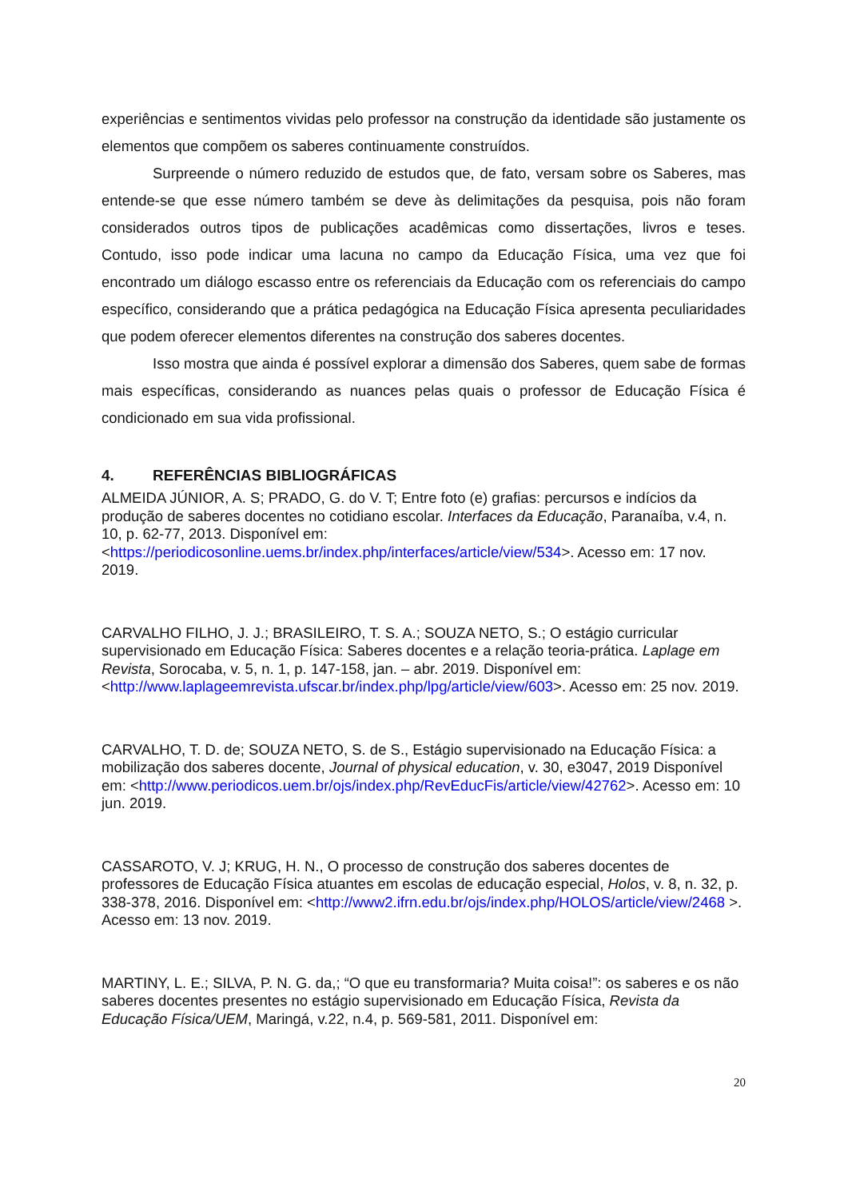experiências e sentimentos vividas pelo professor na construção da identidade são justamente os elementos que compõem os saberes continuamente construídos.
Surpreende o número reduzido de estudos que, de fato, versam sobre os Saberes, mas entende-se que esse número também se deve às delimitações da pesquisa, pois não foram considerados outros tipos de publicações acadêmicas como dissertações, livros e teses. Contudo, isso pode indicar uma lacuna no campo da Educação Física, uma vez que foi encontrado um diálogo escasso entre os referenciais da Educação com os referenciais do campo específico, considerando que a prática pedagógica na Educação Física apresenta peculiaridades que podem oferecer elementos diferentes na construção dos saberes docentes.
Isso mostra que ainda é possível explorar a dimensão dos Saberes, quem sabe de formas mais específicas, considerando as nuances pelas quais o professor de Educação Física é condicionado em sua vida profissional.
4. REFERÊNCIAS BIBLIOGRÁFICAS
ALMEIDA JÚNIOR, A. S; PRADO, G. do V. T; Entre foto (e) grafias: percursos e indícios da produção de saberes docentes no cotidiano escolar. Interfaces da Educação, Paranaíba, v.4, n. 10, p. 62-77, 2013. Disponível em: <https://periodicosonline.uems.br/index.php/interfaces/article/view/534>. Acesso em: 17 nov. 2019.
CARVALHO FILHO, J. J.; BRASILEIRO, T. S. A.; SOUZA NETO, S.; O estágio curricular supervisionado em Educação Física: Saberes docentes e a relação teoria-prática. Laplage em Revista, Sorocaba, v. 5, n. 1, p. 147-158, jan. – abr. 2019. Disponível em: <http://www.laplageemrevista.ufscar.br/index.php/lpg/article/view/603>. Acesso em: 25 nov. 2019.
CARVALHO, T. D. de; SOUZA NETO, S. de S., Estágio supervisionado na Educação Física: a mobilização dos saberes docente, Journal of physical education, v. 30, e3047, 2019 Disponível em: <http://www.periodicos.uem.br/ojs/index.php/RevEducFis/article/view/42762>. Acesso em: 10 jun. 2019.
CASSAROTO, V. J; KRUG, H. N., O processo de construção dos saberes docentes de professores de Educação Física atuantes em escolas de educação especial, Holos, v. 8, n. 32, p. 338-378, 2016. Disponível em: <http://www2.ifrn.edu.br/ojs/index.php/HOLOS/article/view/2468 >. Acesso em: 13 nov. 2019.
MARTINY, L. E.; SILVA, P. N. G. da,; “O que eu transformaria? Muita coisa!”: os saberes e os não saberes docentes presentes no estágio supervisionado em Educação Física, Revista da Educação Física/UEM, Maringá, v.22, n.4, p. 569-581, 2011. Disponível em:
20